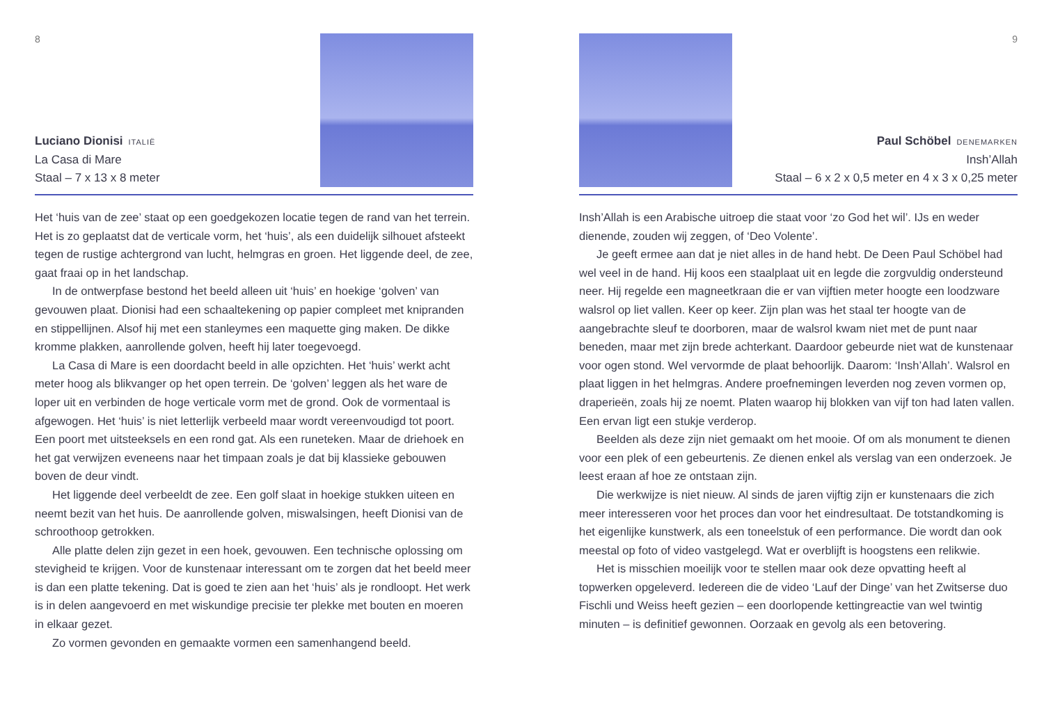8
Luciano Dionisi ITALIË
La Casa di Mare
Staal – 7 x 13 x 8 meter
Het ‘huis van de zee’ staat op een goedgekozen locatie tegen de rand van het terrein. Het is zo geplaatst dat de verticale vorm, het ‘huis’, als een duidelijk silhouet afsteekt tegen de rustige achtergrond van lucht, helmgras en groen. Het liggende deel, de zee, gaat fraai op in het landschap.
In de ontwerpfase bestond het beeld alleen uit ‘huis’ en hoekige ‘golven’ van gevouwen plaat. Dionisi had een schaaltekening op papier compleet met knipranden en stippellijnen. Alsof hij met een stanleymes een maquette ging maken. De dikke kromme plakken, aanrollende golven, heeft hij later toegevoegd.
La Casa di Mare is een doordacht beeld in alle opzichten. Het ‘huis’ werkt acht meter hoog als blikvanger op het open terrein. De ‘golven’ leggen als het ware de loper uit en verbinden de hoge verticale vorm met de grond. Ook de vormentaal is afgewogen. Het ‘huis’ is niet letterlijk verbeeld maar wordt vereenvoudigd tot poort. Een poort met uitsteeksels en een rond gat. Als een runeteken. Maar de driehoek en het gat verwijzen eveneens naar het timpaan zoals je dat bij klassieke gebouwen boven de deur vindt.
Het liggende deel verbeeldt de zee. Een golf slaat in hoekige stukken uiteen en neemt bezit van het huis. De aanrollende golven, miswalsingen, heeft Dionisi van de schroothoop getrokken.
Alle platte delen zijn gezet in een hoek, gevouwen. Een technische oplossing om stevigheid te krijgen. Voor de kunstenaar interessant om te zorgen dat het beeld meer is dan een platte tekening. Dat is goed te zien aan het ‘huis’ als je rondloopt. Het werk is in delen aangevoerd en met wiskundige precisie ter plekke met bouten en moeren in elkaar gezet.
Zo vormen gevonden en gemaakte vormen een samenhangend beeld.
9
Paul Schöbel DENEMARKEN
Insh’Allah
Staal – 6 x 2 x 0,5 meter en 4 x 3 x 0,25 meter
Insh’Allah is een Arabische uitroep die staat voor ‘zo God het wil’. IJs en weder dienende, zouden wij zeggen, of ‘Deo Volente’.
Je geeft ermee aan dat je niet alles in de hand hebt. De Deen Paul Schöbel had wel veel in de hand. Hij koos een staalplaat uit en legde die zorgvuldig ondersteund neer. Hij regelde een magneetkraan die er van vijftien meter hoogte een loodzware walsrol op liet vallen. Keer op keer. Zijn plan was het staal ter hoogte van de aangebrachte sleuf te doorboren, maar de walsrol kwam niet met de punt naar beneden, maar met zijn brede achterkant. Daardoor gebeurde niet wat de kunstenaar voor ogen stond. Wel vervormde de plaat behoorlijk. Daarom: ‘Insh’Allah’. Walsrol en plaat liggen in het helmgras. Andere proefnemingen leverden nog zeven vormen op, draperieën, zoals hij ze noemt. Platen waarop hij blokken van vijf ton had laten vallen. Een ervan ligt een stukje verderop.
Beelden als deze zijn niet gemaakt om het mooie. Of om als monument te dienen voor een plek of een gebeurtenis. Ze dienen enkel als verslag van een onderzoek. Je leest eraan af hoe ze ontstaan zijn.
Die werkwijze is niet nieuw. Al sinds de jaren vijftig zijn er kunstenaars die zich meer interesseren voor het proces dan voor het eindresultaat. De totstandkoming is het eigenlijke kunstwerk, als een toneelstuk of een performance. Die wordt dan ook meestal op foto of video vastgelegd. Wat er overblijft is hoogstens een relikwie.
Het is misschien moeilijk voor te stellen maar ook deze opvatting heeft al topwerken opgeleverd. Iedereen die de video ‘Lauf der Dinge’ van het Zwitserse duo Fischli und Weiss heeft gezien – een doorlopende kettingreactie van wel twintig minuten – is definitief gewonnen. Oorzaak en gevolg als een betovering.